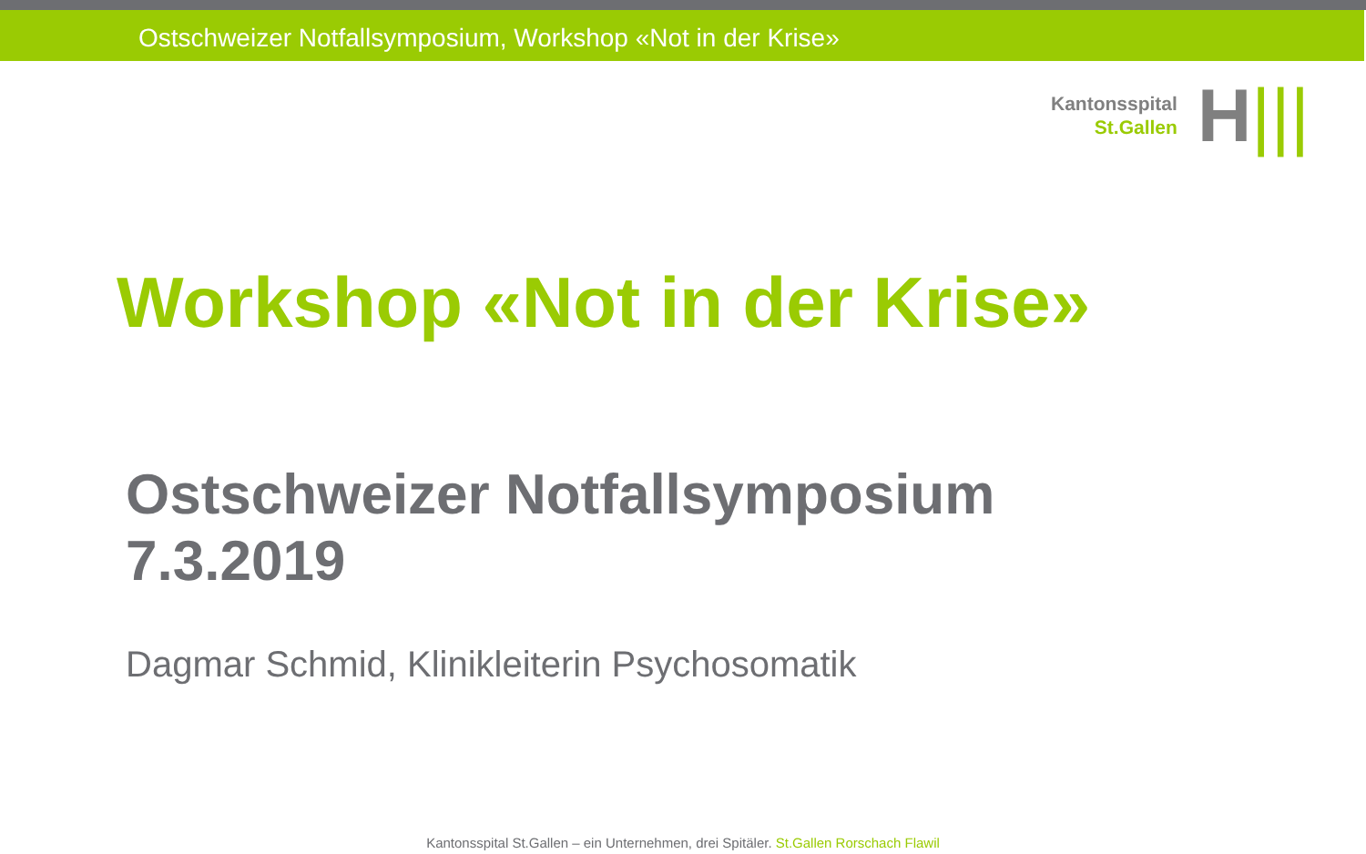Ostschweizer Notfallsymposium, Workshop «Not in der Krise»
Kantonsspital
St.Gallen
H|||
Workshop «Not in der Krise»
Ostschweizer Notfallsymposium
7.3.2019
Dagmar Schmid, Klinikleiterin Psychosomatik
Kantonsspital St.Gallen – ein Unternehmen, drei Spitäler. St.Gallen Rorschach Flawil